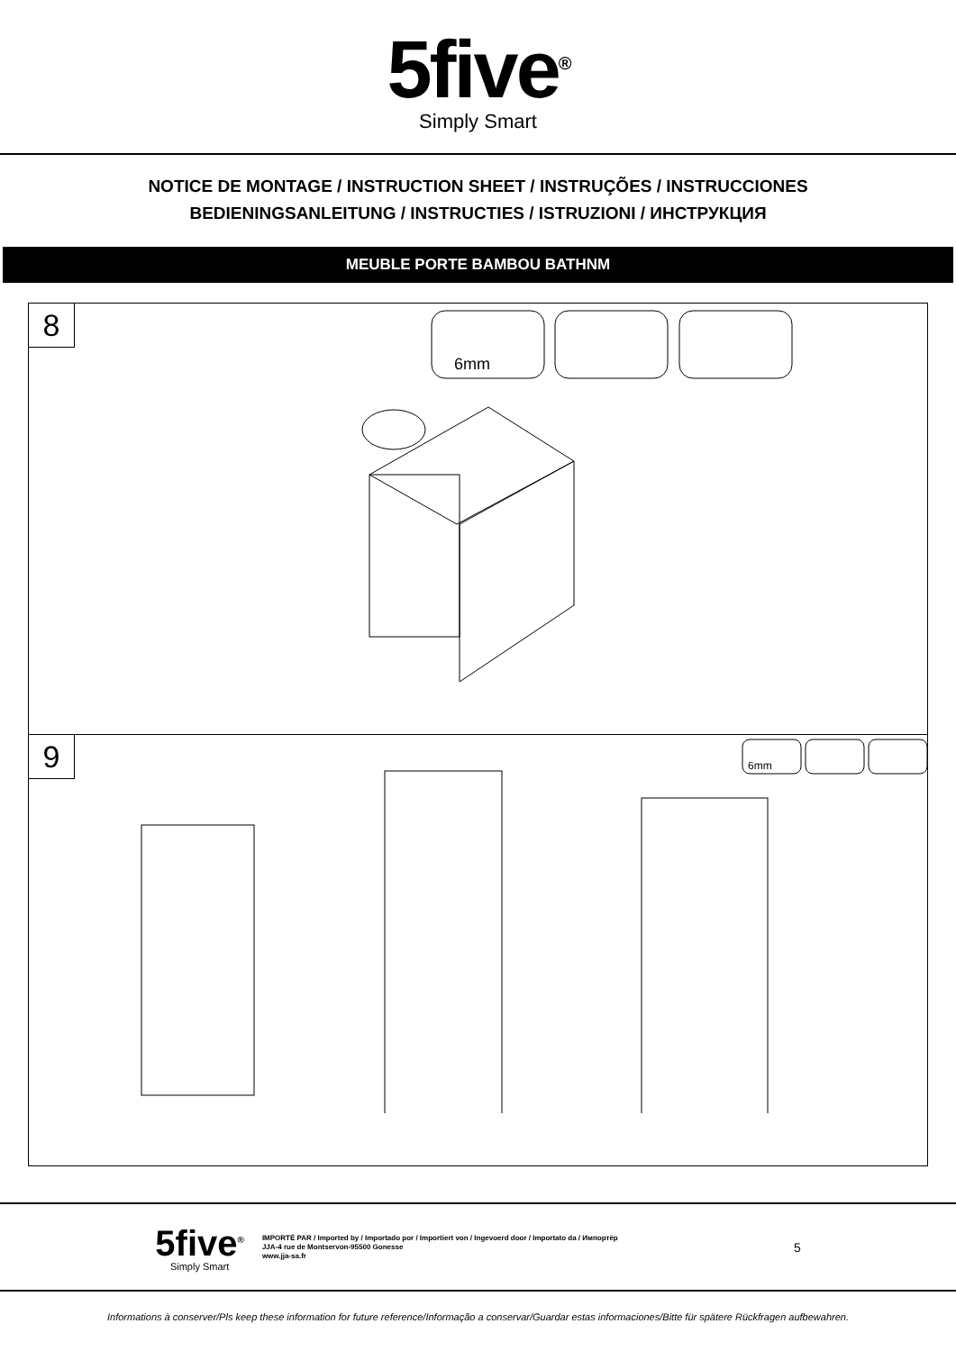5five<sup>®</sup>
Simply Smart
NOTICE DE MONTAGE / INSTRUCTION SHEET / INSTRUÇÕES / INSTRUCCIONES
BEDIENINGSANLEITUNG / INSTRUCTIES / ISTRUZIONI / ИНСТРУКЦИЯ
MEUBLE PORTE BAMBOU BATHNM
8
6mm
9
6mm
5five<sup>®</sup>
Simply Smart
IMPORTÉ PAR / Imported by / Importado por / Importiert von / Ingevoerd door / Importato da / Импортёр
JJA-4 rue de Montservon-95500 Gonesse
www.jja-sa.fr
5
Informations à conserver/Pls keep these information for future reference/Informação a conservar/Guardar estas informaciones/Bitte für spätere Rückfragen aufbewahren.